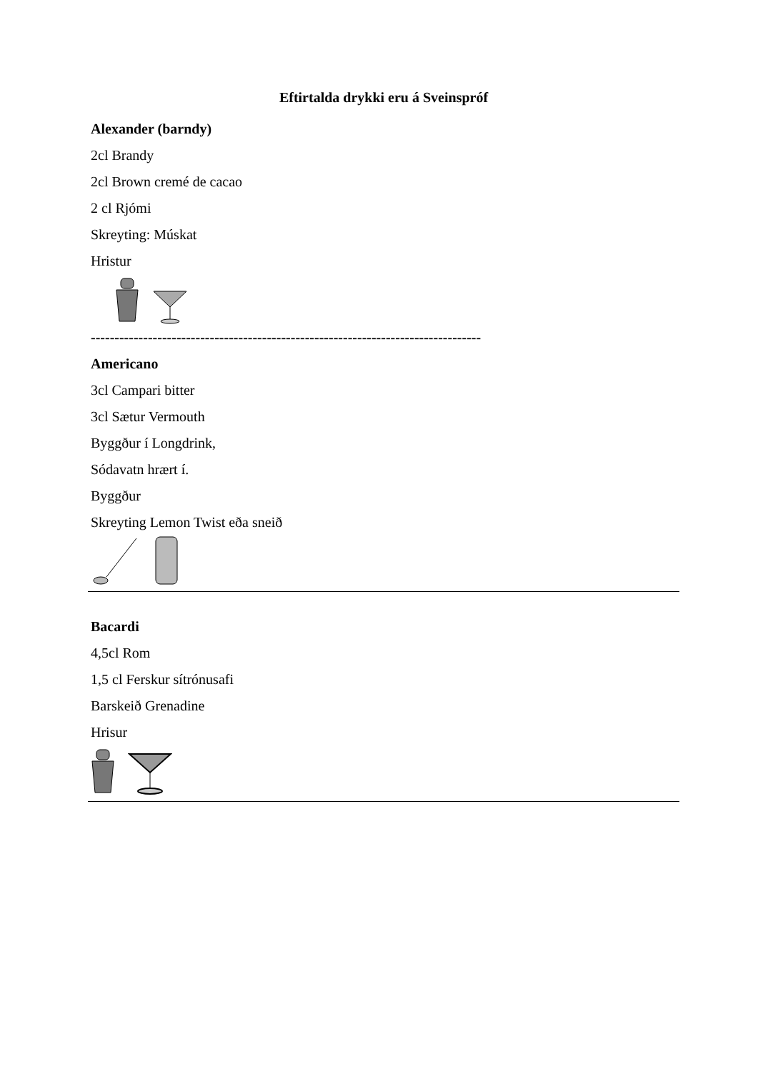Eftirtalda drykki eru á Sveinspróf
Alexander (barndy)
2cl Brandy
2cl Brown cremé de cacao
2 cl Rjómi
Skreyting: Múskat
Hristur
----------------------------------------------------------------------------------
Americano
3cl Campari bitter
3cl Sætur Vermouth
Byggður í Longdrink,
Sódavatn hrært í.
Byggður
Skreyting Lemon Twist eða sneið
Bacardi
4,5cl Rom
1,5 cl Ferskur sítrónusafi
Barskeið Grenadine
Hrisur